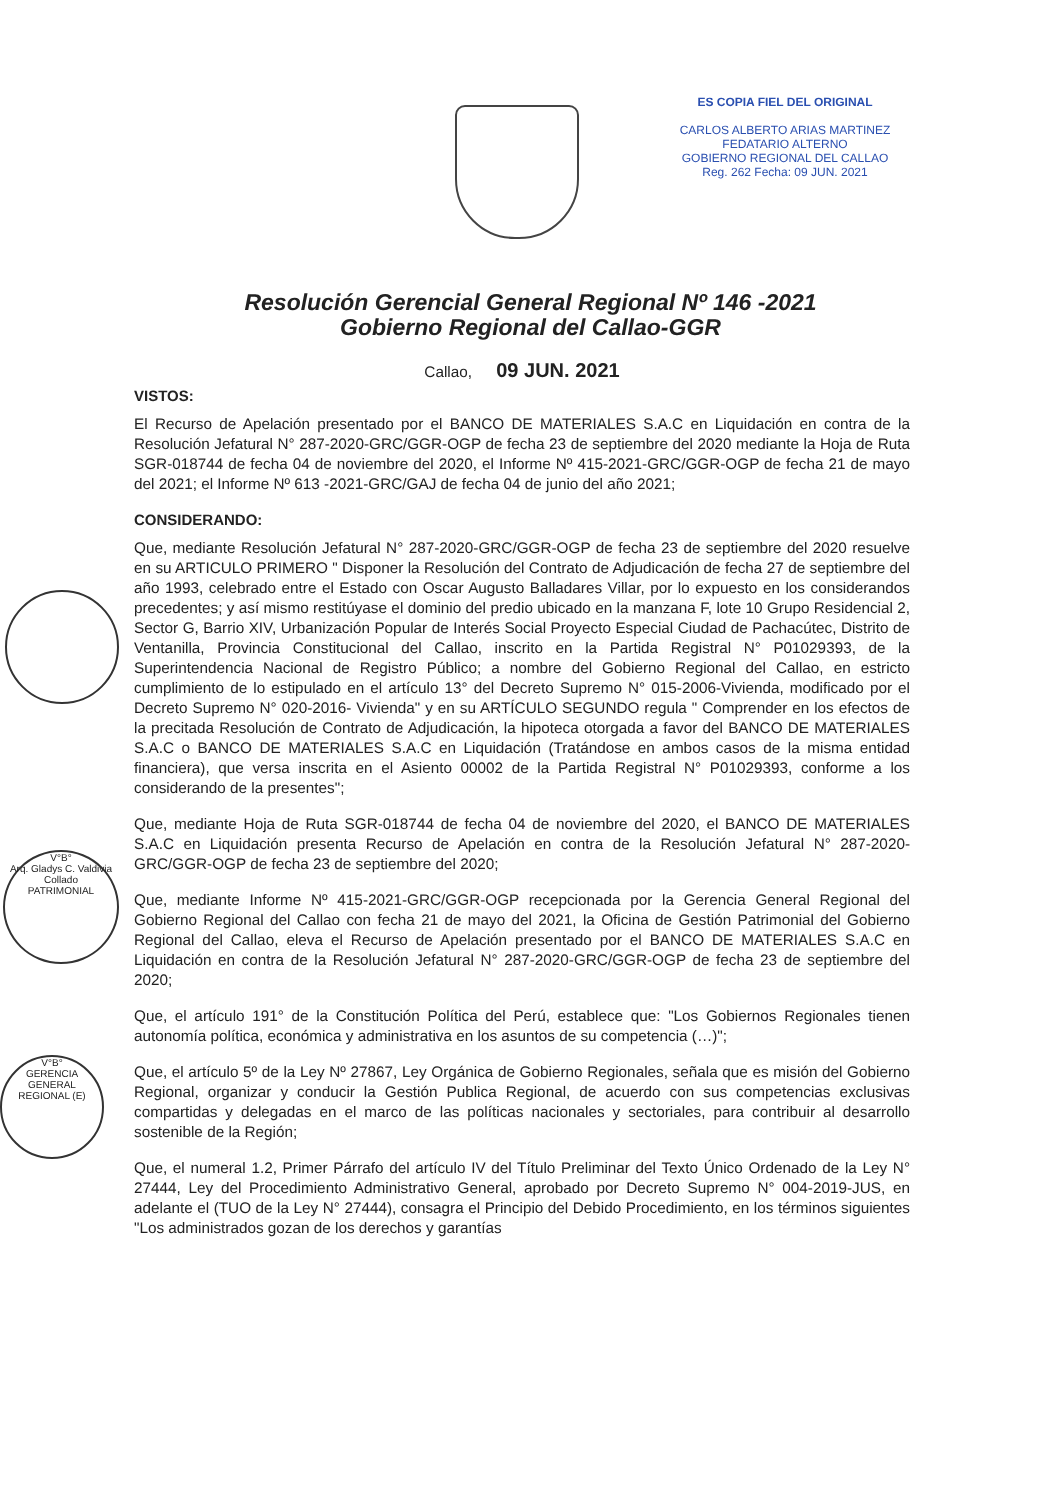ES COPIA FIEL DEL ORIGINAL
CARLOS ALBERTO ARIAS MARTINEZ
FEDATARIO ALTERNO
GOBIERNO REGIONAL DEL CALLAO
Reg. 262 Fecha: 09 JUN. 2021
V°B°
Arq. Gladys C. Valdivia Collado
PATRIMONIAL
V°B°
GERENCIA GENERAL REGIONAL (E)
Resolución Gerencial General Regional Nº 146 -2021
Gobierno Regional del Callao-GGR
Callao, 09 JUN. 2021
VISTOS:
El Recurso de Apelación presentado por el BANCO DE MATERIALES S.A.C en Liquidación en contra de la Resolución Jefatural N° 287-2020-GRC/GGR-OGP de fecha 23 de septiembre del 2020 mediante la Hoja de Ruta SGR-018744 de fecha 04 de noviembre del 2020, el Informe Nº 415-2021-GRC/GGR-OGP de fecha 21 de mayo del 2021; el Informe Nº 613 -2021-GRC/GAJ de fecha 04 de junio del año 2021;
CONSIDERANDO:
Que, mediante Resolución Jefatural N° 287-2020-GRC/GGR-OGP de fecha 23 de septiembre del 2020 resuelve en su ARTICULO PRIMERO " Disponer la Resolución del Contrato de Adjudicación de fecha 27 de septiembre del año 1993, celebrado entre el Estado con Oscar Augusto Balladares Villar, por lo expuesto en los considerandos precedentes; y así mismo restitúyase el dominio del predio ubicado en la manzana F, lote 10 Grupo Residencial 2, Sector G, Barrio XIV, Urbanización Popular de Interés Social Proyecto Especial Ciudad de Pachacútec, Distrito de Ventanilla, Provincia Constitucional del Callao, inscrito en la Partida Registral N° P01029393, de la Superintendencia Nacional de Registro Público; a nombre del Gobierno Regional del Callao, en estricto cumplimiento de lo estipulado en el artículo 13° del Decreto Supremo N° 015-2006-Vivienda, modificado por el Decreto Supremo N° 020-2016- Vivienda" y en su ARTÍCULO SEGUNDO regula " Comprender en los efectos de la precitada Resolución de Contrato de Adjudicación, la hipoteca otorgada a favor del BANCO DE MATERIALES S.A.C o BANCO DE MATERIALES S.A.C en Liquidación (Tratándose en ambos casos de la misma entidad financiera), que versa inscrita en el Asiento 00002 de la Partida Registral N° P01029393, conforme a los considerando de la presentes";
Que, mediante Hoja de Ruta SGR-018744 de fecha 04 de noviembre del 2020, el BANCO DE MATERIALES S.A.C en Liquidación presenta Recurso de Apelación en contra de la Resolución Jefatural N° 287-2020-GRC/GGR-OGP de fecha 23 de septiembre del 2020;
Que, mediante Informe Nº 415-2021-GRC/GGR-OGP recepcionada por la Gerencia General Regional del Gobierno Regional del Callao con fecha 21 de mayo del 2021, la Oficina de Gestión Patrimonial del Gobierno Regional del Callao, eleva el Recurso de Apelación presentado por el BANCO DE MATERIALES S.A.C en Liquidación en contra de la Resolución Jefatural N° 287-2020-GRC/GGR-OGP de fecha 23 de septiembre del 2020;
Que, el artículo 191° de la Constitución Política del Perú, establece que: "Los Gobiernos Regionales tienen autonomía política, económica y administrativa en los asuntos de su competencia (…)";
Que, el artículo 5º de la Ley Nº 27867, Ley Orgánica de Gobierno Regionales, señala que es misión del Gobierno Regional, organizar y conducir la Gestión Publica Regional, de acuerdo con sus competencias exclusivas compartidas y delegadas en el marco de las políticas nacionales y sectoriales, para contribuir al desarrollo sostenible de la Región;
Que, el numeral 1.2, Primer Párrafo del artículo IV del Título Preliminar del Texto Único Ordenado de la Ley N° 27444, Ley del Procedimiento Administrativo General, aprobado por Decreto Supremo N° 004-2019-JUS, en adelante el (TUO de la Ley N° 27444), consagra el Principio del Debido Procedimiento, en los términos siguientes "Los administrados gozan de los derechos y garantías